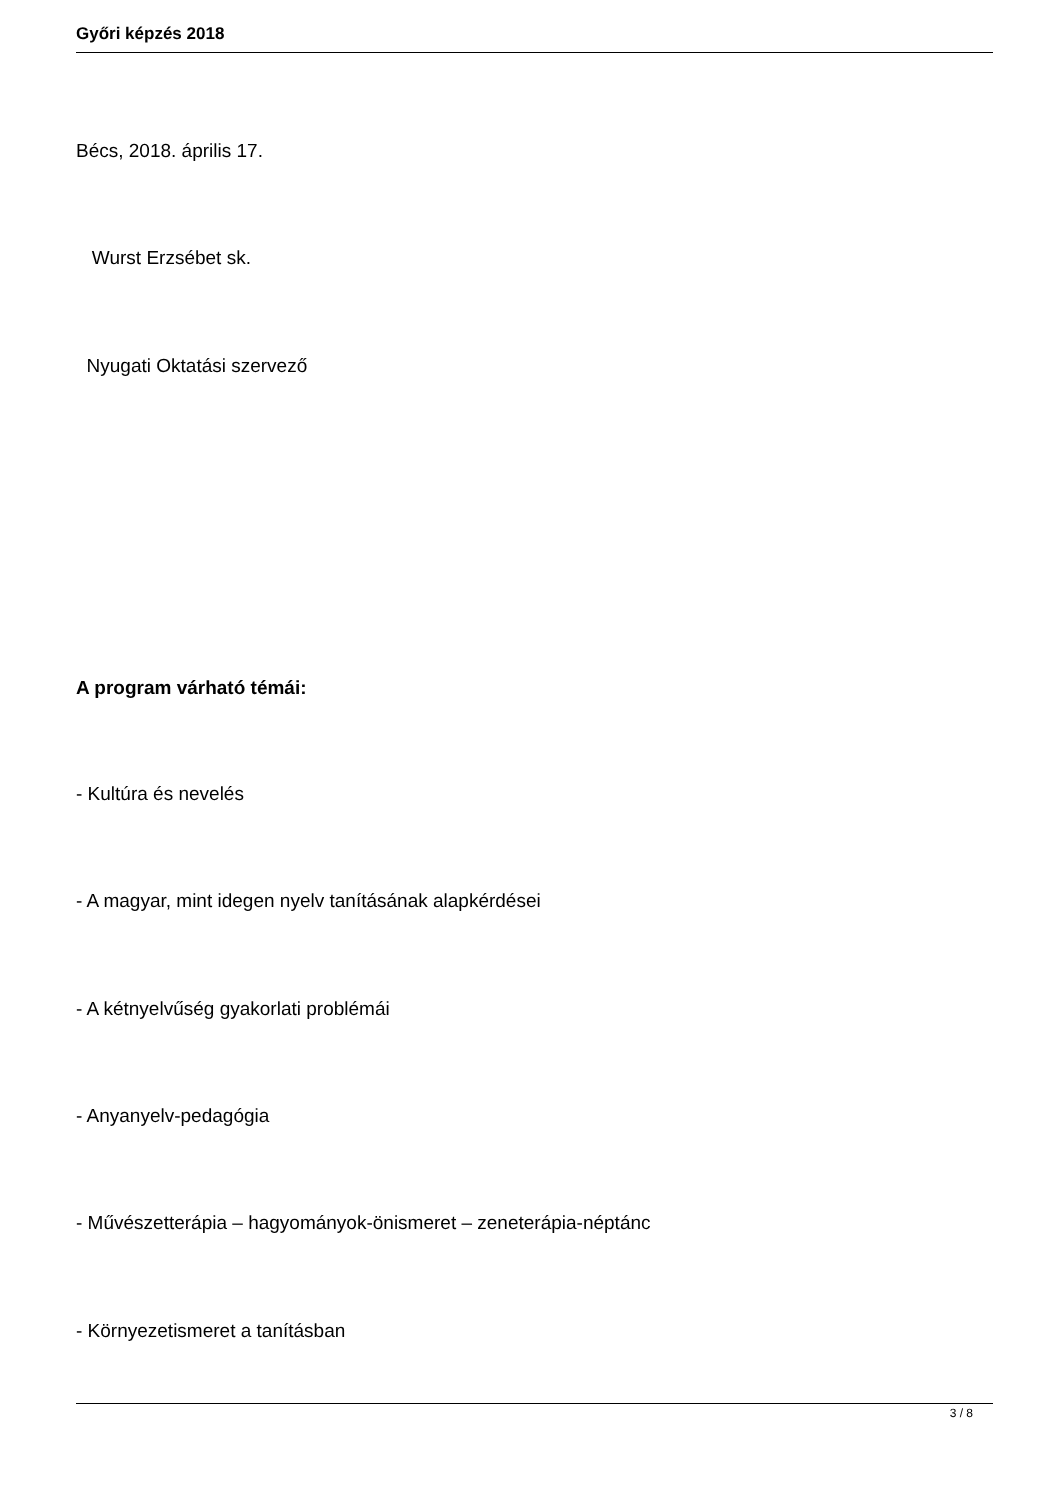Győri képzés 2018
Bécs, 2018. április 17.
Wurst Erzsébet sk.
Nyugati Oktatási szervező
A program várható témái:
- Kultúra és nevelés
- A magyar, mint idegen nyelv tanításának alapkérdései
- A kétnyelvűség gyakorlati problémái
- Anyanyelv-pedagógia
- Művészetterápia – hagyományok-önismeret – zeneterápia-néptánc
- Környezetismeret a tanításban
3 / 8